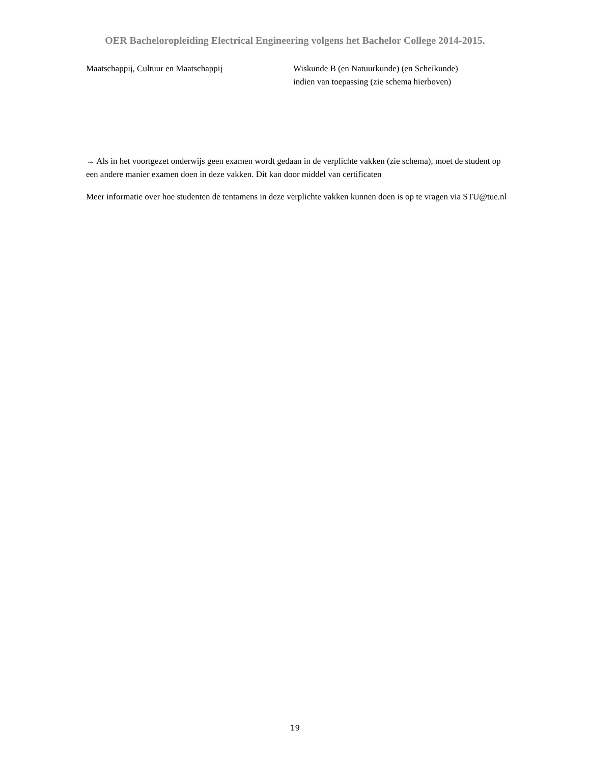OER Bacheloropleiding Electrical Engineering volgens het Bachelor College 2014-2015.
Maatschappij, Cultuur en Maatschappij Wiskunde B (en Natuurkunde) (en Scheikunde)
indien van toepassing (zie schema hierboven)
→ Als in het voortgezet onderwijs geen examen wordt gedaan in de verplichte vakken (zie schema), moet de student op een andere manier examen doen in deze vakken. Dit kan door middel van certificaten
Meer informatie over hoe studenten de tentamens in deze verplichte vakken kunnen doen is op te vragen via STU@tue.nl
19